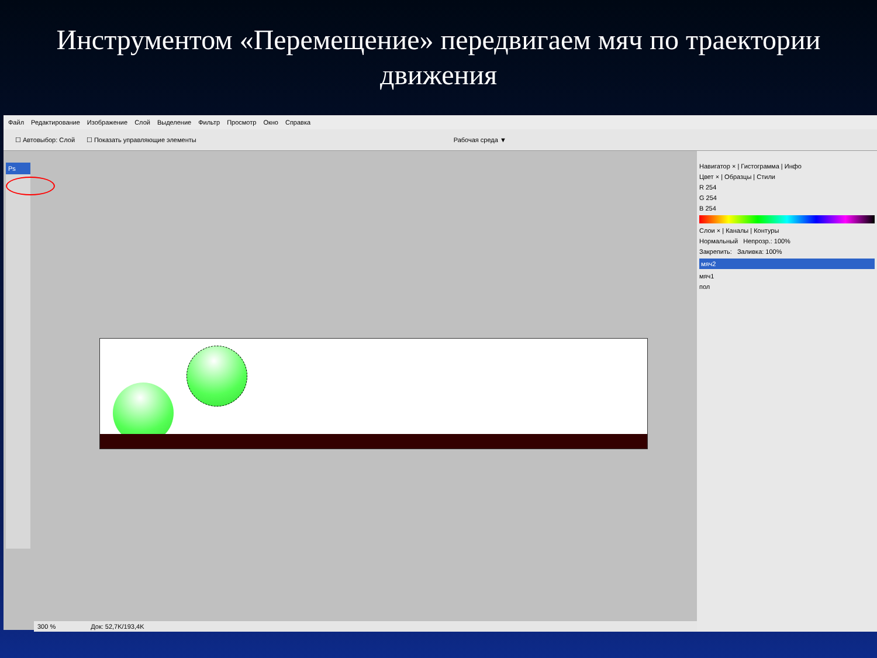Инструментом «Перемещение» передвигаем мяч по траектории движения
Файл Редактирование Изображение Слой Выделение Фильтр Просмотр Окно Справка
☐ Автовыбор: Слой ☐ Показать управляющие элементы Рабочая среда ▼
Ps
300 % Док: 52,7K/193,4K
Навигатор × | Гистограмма | Инфо
Цвет × | Образцы | Стили
R 254
G 254
B 254
Слои × | Каналы | Контуры
Нормальный Непрозр.: 100%
Закрепить: Заливка: 100%
мяч2
мяч1
пол